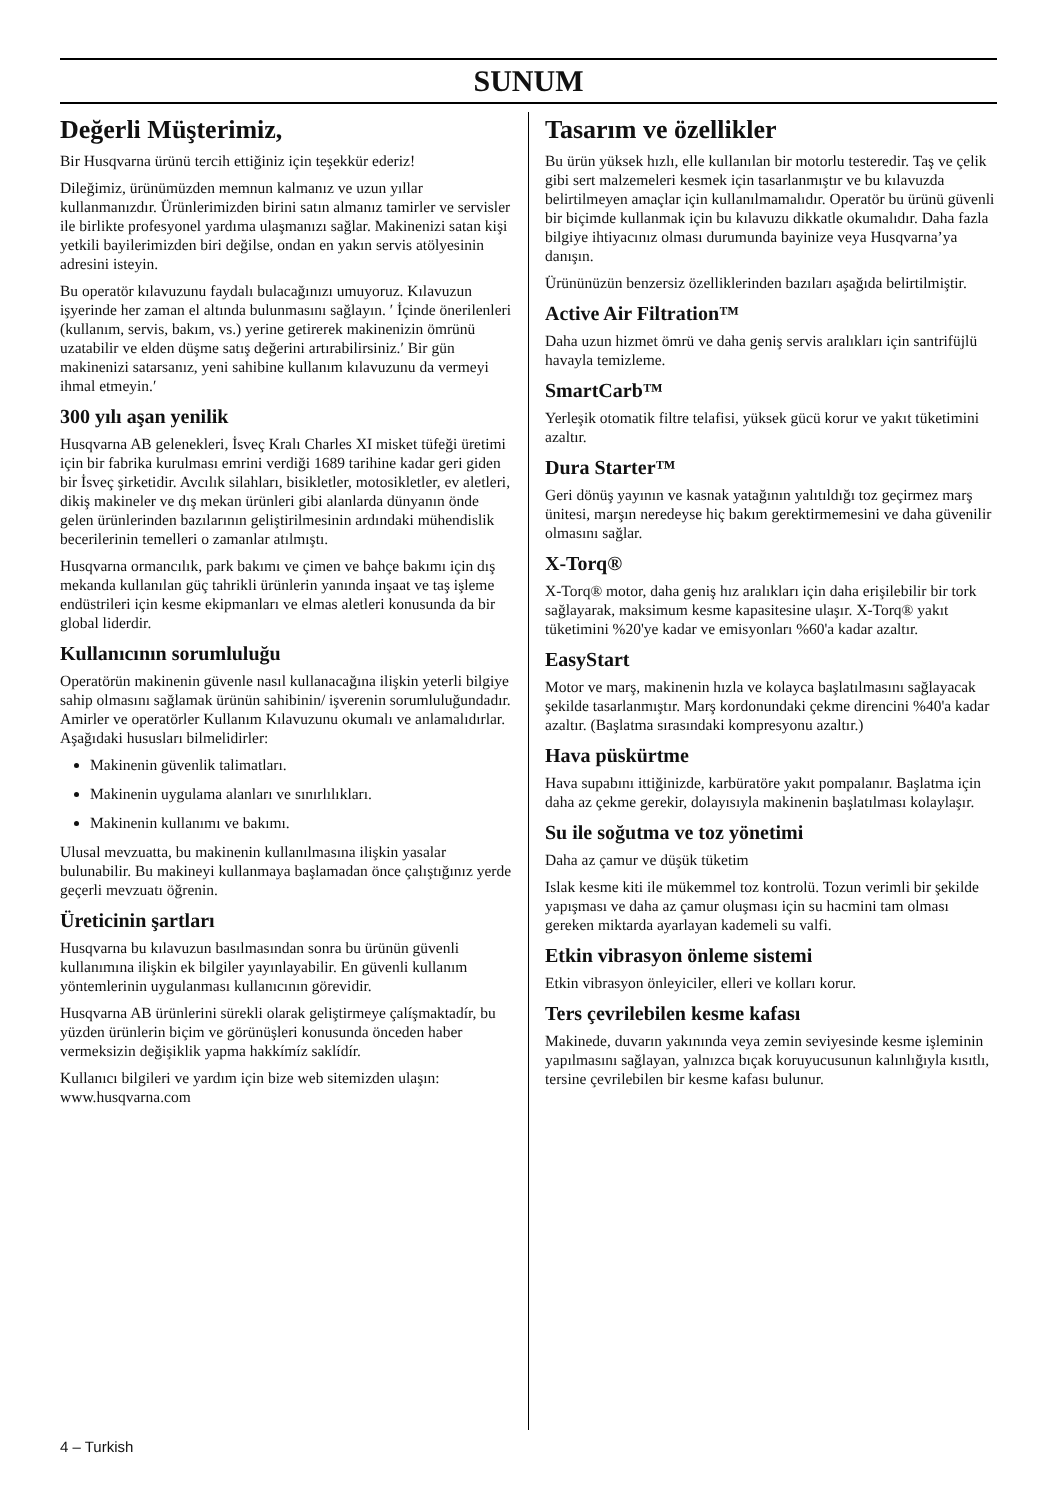SUNUM
Değerli Müşterimiz,
Bir Husqvarna ürünü tercih ettiğiniz için teşekkür ederiz!
Dileğimiz, ürünümüzden memnun kalmanız ve uzun yıllar kullanmanızdır. Ürünlerimizden birini satın almanız tamirler ve servisler ile birlikte profesyonel yardıma ulaşmanızı sağlar. Makinenizi satan kişi yetkili bayilerimizden biri değilse, ondan en yakın servis atölyesinin adresini isteyin.
Bu operatör kılavuzunu faydalı bulacağınızı umuyoruz. Kılavuzun işyerinde her zaman el altında bulunmasını sağlayın. ′ İçinde önerilenleri (kullanım, servis, bakım, vs.) yerine getirerek makinenizin ömrünü uzatabilir ve elden düşme satış değerini artırabilirsiniz.′ Bir gün makinenizi satarsanız, yeni sahibine kullanım kılavuzunu da vermeyi ihmal etmeyin.′
300 yılı aşan yenilik
Husqvarna AB gelenekleri, İsveç Kralı Charles XI misket tüfeği üretimi için bir fabrika kurulması emrini verdiği 1689 tarihine kadar geri giden bir İsveç şirketidir. Avcılık silahları, bisikletler, motosikletler, ev aletleri, dikiş makineler ve dış mekan ürünleri gibi alanlarda dünyanın önde gelen ürünlerinden bazılarının geliştirilmesinin ardındaki mühendislik becerilerinin temelleri o zamanlar atılmıştı.
Husqvarna ormancılık, park bakımı ve çimen ve bahçe bakımı için dış mekanda kullanılan güç tahrikli ürünlerin yanında inşaat ve taş işleme endüstrileri için kesme ekipmanları ve elmas aletleri konusunda da bir global liderdir.
Kullanıcının sorumluluğu
Operatörün makinenin güvenle nasıl kullanacağına ilişkin yeterli bilgiye sahip olmasını sağlamak ürünün sahibinin/ işverenin sorumluluğundadır. Amirler ve operatörler Kullanım Kılavuzunu okumalı ve anlamalıdırlar. Aşağıdaki hususları bilmelidirler:
Makinenin güvenlik talimatları.
Makinenin uygulama alanları ve sınırlılıkları.
Makinenin kullanımı ve bakımı.
Ulusal mevzuatta, bu makinenin kullanılmasına ilişkin yasalar bulunabilir. Bu makineyi kullanmaya başlamadan önce çalıştığınız yerde geçerli mevzuatı öğrenin.
Üreticinin şartları
Husqvarna bu kılavuzun basılmasından sonra bu ürünün güvenli kullanımına ilişkin ek bilgiler yayınlayabilir. En güvenli kullanım yöntemlerinin uygulanması kullanıcının görevidir.
Husqvarna AB ürünlerini sürekli olarak geliştirmeye çalíşmaktadír, bu yüzden ürünlerin biçim ve görünüşleri konusunda önceden haber vermeksizin değişiklik yapma hakkímíz saklídír.
Kullanıcı bilgileri ve yardım için bize web sitemizden ulaşın: www.husqvarna.com
Tasarım ve özellikler
Bu ürün yüksek hızlı, elle kullanılan bir motorlu testeredir. Taş ve çelik gibi sert malzemeleri kesmek için tasarlanmıştır ve bu kılavuzda belirtilmeyen amaçlar için kullanılmamalıdır. Operatör bu ürünü güvenli bir biçimde kullanmak için bu kılavuzu dikkatle okumalıdır. Daha fazla bilgiye ihtiyacınız olması durumunda bayinize veya Husqvarna’ya danışın.
Ürününüzün benzersiz özelliklerinden bazıları aşağıda belirtilmiştir.
Active Air Filtration™
Daha uzun hizmet ömrü ve daha geniş servis aralıkları için santrifüjlü havayla temizleme.
SmartCarb™
Yerleşik otomatik filtre telafisi, yüksek gücü korur ve yakıt tüketimini azaltır.
Dura Starter™
Geri dönüş yayının ve kasnak yatağının yalıtıldığı toz geçirmez marş ünitesi, marşın neredeyse hiç bakım gerektirmemesini ve daha güvenilir olmasını sağlar.
X-Torq®
X-Torq® motor, daha geniş hız aralıkları için daha erişilebilir bir tork sağlayarak, maksimum kesme kapasitesine ulaşır. X-Torq® yakıt tüketimini %20'ye kadar ve emisyonları %60'a kadar azaltır.
EasyStart
Motor ve marş, makinenin hızla ve kolayca başlatılmasını sağlayacak şekilde tasarlanmıştır. Marş kordonundaki çekme direncini %40'a kadar azaltır. (Başlatma sırasındaki kompresyonu azaltır.)
Hava püskürtme
Hava supabını ittiğinizde, karbüratöre yakıt pompalanır. Başlatma için daha az çekme gerekir, dolayısıyla makinenin başlatılması kolaylaşır.
Su ile soğutma ve toz yönetimi
Daha az çamur ve düşük tüketim
Islak kesme kiti ile mükemmel toz kontrolü. Tozun verimli bir şekilde yapışması ve daha az çamur oluşması için su hacmini tam olması gereken miktarda ayarlayan kademeli su valfi.
Etkin vibrasyon önleme sistemi
Etkin vibrasyon önleyiciler, elleri ve kolları korur.
Ters çevrilebilen kesme kafası
Makinede, duvarın yakınında veya zemin seviyesinde kesme işleminin yapılmasını sağlayan, yalnızca bıçak koruyucusunun kalınlığıyla kısıtlı, tersine çevrilebilen bir kesme kafası bulunur.
4 – Turkish